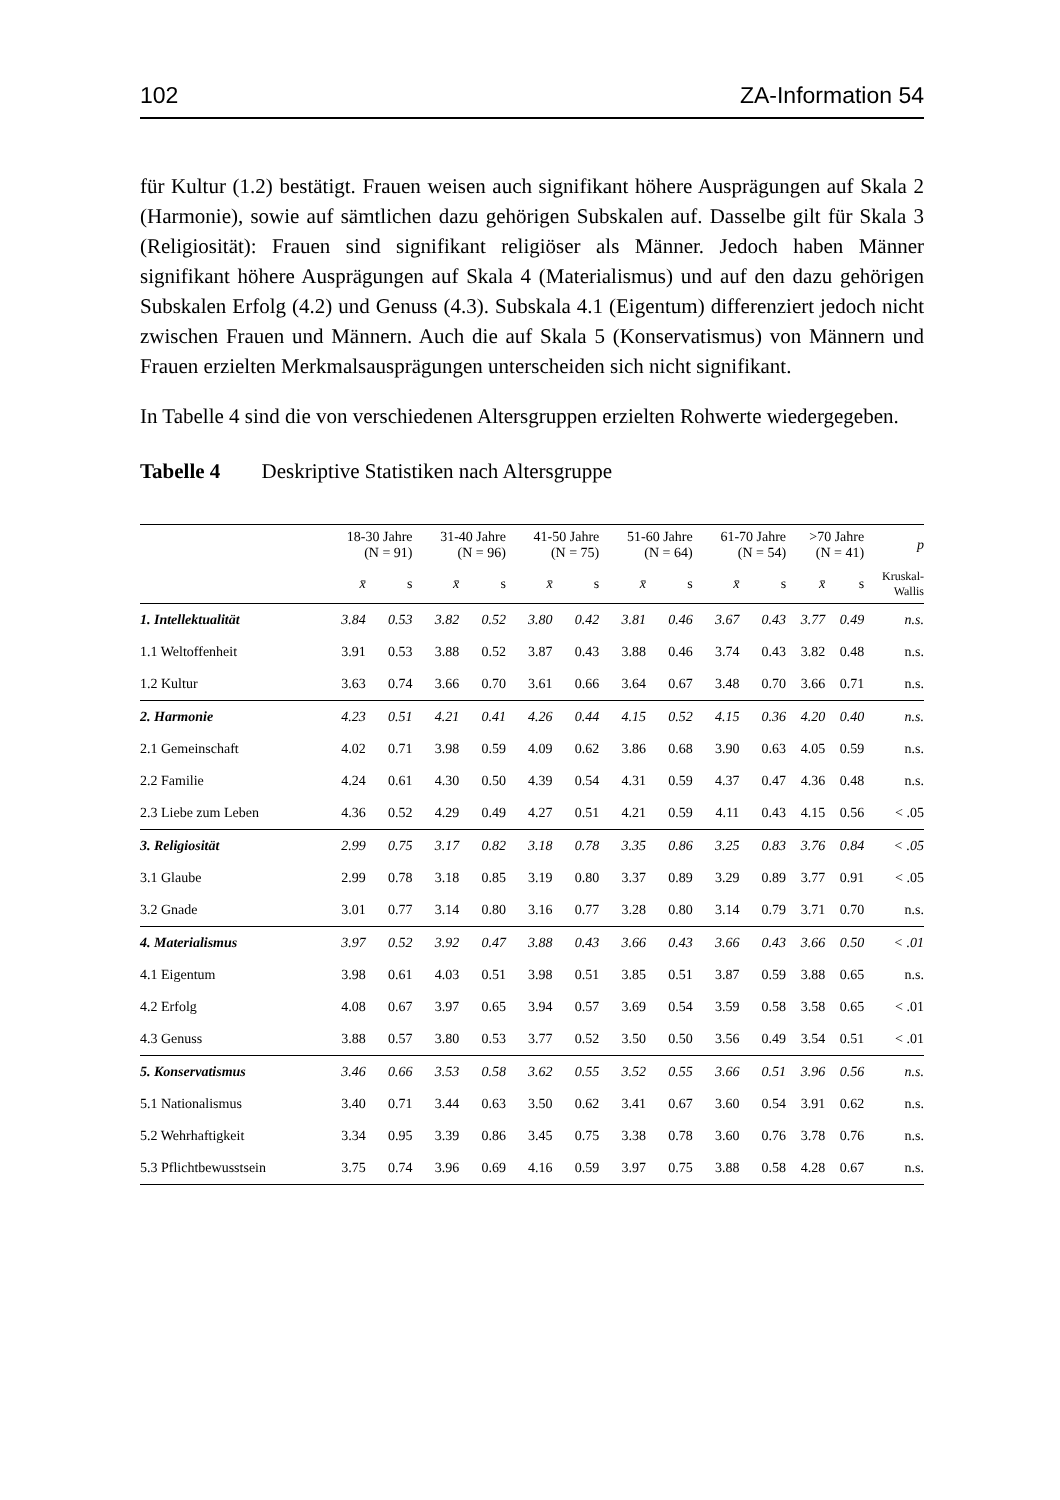102 ZA-Information 54
für Kultur (1.2) bestätigt. Frauen weisen auch signifikant höhere Ausprägungen auf Skala 2 (Harmonie), sowie auf sämtlichen dazu gehörigen Subskalen auf. Dasselbe gilt für Skala 3 (Religiosität): Frauen sind signifikant religiöser als Männer. Jedoch haben Männer signifikant höhere Ausprägungen auf Skala 4 (Materialismus) und auf den dazu gehörigen Subskalen Erfolg (4.2) und Genuss (4.3). Subskala 4.1 (Eigentum) differenziert jedoch nicht zwischen Frauen und Männern. Auch die auf Skala 5 (Konservatismus) von Männern und Frauen erzielten Merkmalsausprägungen unterscheiden sich nicht signifikant.
In Tabelle 4 sind die von verschiedenen Altersgruppen erzielten Rohwerte wiedergegeben.
Tabelle 4 Deskriptive Statistiken nach Altersgruppe
| | 18-30 Jahre (N = 91) | | 31-40 Jahre (N = 96) | | 41-50 Jahre (N = 75) | | 51-60 Jahre (N = 64) | | 61-70 Jahre (N = 54) | | >70 Jahre (N = 41) | | p |
| --- | --- | --- | --- | --- | --- | --- | --- | --- | --- | --- | --- | --- | --- |
| | x̄ | s | x̄ | s | x̄ | s | x̄ | s | x̄ | s | x̄ | s | Kruskal- Wallis |
| 1. Intellektualität | 3.84 | 0.53 | 3.82 | 0.52 | 3.80 | 0.42 | 3.81 | 0.46 | 3.67 | 0.43 | 3.77 | 0.49 | n.s. |
| 1.1 Weltoffenheit | 3.91 | 0.53 | 3.88 | 0.52 | 3.87 | 0.43 | 3.88 | 0.46 | 3.74 | 0.43 | 3.82 | 0.48 | n.s. |
| 1.2 Kultur | 3.63 | 0.74 | 3.66 | 0.70 | 3.61 | 0.66 | 3.64 | 0.67 | 3.48 | 0.70 | 3.66 | 0.71 | n.s. |
| 2. Harmonie | 4.23 | 0.51 | 4.21 | 0.41 | 4.26 | 0.44 | 4.15 | 0.52 | 4.15 | 0.36 | 4.20 | 0.40 | n.s. |
| 2.1 Gemeinschaft | 4.02 | 0.71 | 3.98 | 0.59 | 4.09 | 0.62 | 3.86 | 0.68 | 3.90 | 0.63 | 4.05 | 0.59 | n.s. |
| 2.2 Familie | 4.24 | 0.61 | 4.30 | 0.50 | 4.39 | 0.54 | 4.31 | 0.59 | 4.37 | 0.47 | 4.36 | 0.48 | n.s. |
| 2.3 Liebe zum Leben | 4.36 | 0.52 | 4.29 | 0.49 | 4.27 | 0.51 | 4.21 | 0.59 | 4.11 | 0.43 | 4.15 | 0.56 | < .05 |
| 3. Religiosität | 2.99 | 0.75 | 3.17 | 0.82 | 3.18 | 0.78 | 3.35 | 0.86 | 3.25 | 0.83 | 3.76 | 0.84 | < .05 |
| 3.1 Glaube | 2.99 | 0.78 | 3.18 | 0.85 | 3.19 | 0.80 | 3.37 | 0.89 | 3.29 | 0.89 | 3.77 | 0.91 | < .05 |
| 3.2 Gnade | 3.01 | 0.77 | 3.14 | 0.80 | 3.16 | 0.77 | 3.28 | 0.80 | 3.14 | 0.79 | 3.71 | 0.70 | n.s. |
| 4. Materialismus | 3.97 | 0.52 | 3.92 | 0.47 | 3.88 | 0.43 | 3.66 | 0.43 | 3.66 | 0.43 | 3.66 | 0.50 | < .01 |
| 4.1 Eigentum | 3.98 | 0.61 | 4.03 | 0.51 | 3.98 | 0.51 | 3.85 | 0.51 | 3.87 | 0.59 | 3.88 | 0.65 | n.s. |
| 4.2 Erfolg | 4.08 | 0.67 | 3.97 | 0.65 | 3.94 | 0.57 | 3.69 | 0.54 | 3.59 | 0.58 | 3.58 | 0.65 | < .01 |
| 4.3 Genuss | 3.88 | 0.57 | 3.80 | 0.53 | 3.77 | 0.52 | 3.50 | 0.50 | 3.56 | 0.49 | 3.54 | 0.51 | < .01 |
| 5. Konservatismus | 3.46 | 0.66 | 3.53 | 0.58 | 3.62 | 0.55 | 3.52 | 0.55 | 3.66 | 0.51 | 3.96 | 0.56 | n.s. |
| 5.1 Nationalismus | 3.40 | 0.71 | 3.44 | 0.63 | 3.50 | 0.62 | 3.41 | 0.67 | 3.60 | 0.54 | 3.91 | 0.62 | n.s. |
| 5.2 Wehrhaftigkeit | 3.34 | 0.95 | 3.39 | 0.86 | 3.45 | 0.75 | 3.38 | 0.78 | 3.60 | 0.76 | 3.78 | 0.76 | n.s. |
| 5.3 Pflichtbewusstsein | 3.75 | 0.74 | 3.96 | 0.69 | 4.16 | 0.59 | 3.97 | 0.75 | 3.88 | 0.58 | 4.28 | 0.67 | n.s. |